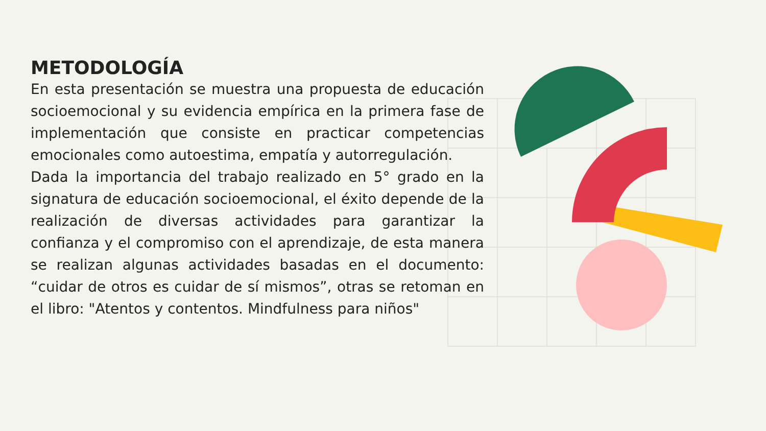METODOLOGÍA
En esta presentación se muestra una propuesta de educación socioemocional y su evidencia empírica en la primera fase de implementación que consiste en practicar competencias emocionales como autoestima, empatía y autorregulación.
Dada la importancia del trabajo realizado en 5° grado en la signatura de educación socioemocional, el éxito depende de la realización de diversas actividades para garantizar la confianza y el compromiso con el aprendizaje, de esta manera se realizan algunas actividades basadas en el documento: “cuidar de otros es cuidar de sí mismos”, otras se retoman en el libro: "Atentos y contentos. Mindfulness para niños"